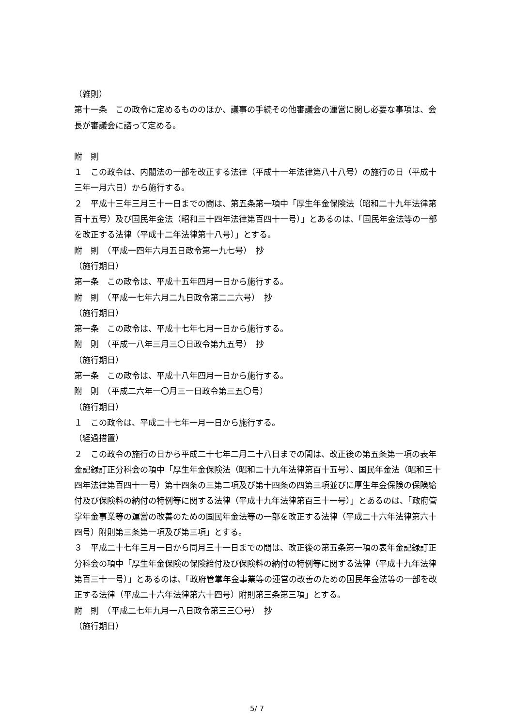（雑則）
第十一条　この政令に定めるもののほか、議事の手続その他審議会の運営に関し必要な事項は、会長が審議会に諮って定める。
附　則
１　この政令は、内閣法の一部を改正する法律（平成十一年法律第八十八号）の施行の日（平成十三年一月六日）から施行する。
２　平成十三年三月三十一日までの間は、第五条第一項中「厚生年金保険法（昭和二十九年法律第百十五号）及び国民年金法（昭和三十四年法律第百四十一号）」とあるのは、「国民年金法等の一部を改正する法律（平成十二年法律第十八号）」とする。
附　則　（平成一四年六月五日政令第一九七号）　抄
（施行期日）
第一条　この政令は、平成十五年四月一日から施行する。
附　則　（平成一七年六月二九日政令第二二六号）　抄
（施行期日）
第一条　この政令は、平成十七年七月一日から施行する。
附　則　（平成一八年三月三〇日政令第九五号）　抄
（施行期日）
第一条　この政令は、平成十八年四月一日から施行する。
附　則　（平成二六年一〇月三一日政令第三五〇号）
（施行期日）
１　この政令は、平成二十七年一月一日から施行する。
（経過措置）
２　この政令の施行の日から平成二十七年二月二十八日までの間は、改正後の第五条第一項の表年金記録訂正分科会の項中「厚生年金保険法（昭和二十九年法律第百十五号）、国民年金法（昭和三十四年法律第百四十一号）第十四条の三第二項及び第十四条の四第三項並びに厚生年金保険の保険給付及び保険料の納付の特例等に関する法律（平成十九年法律第百三十一号）」とあるのは、「政府管掌年金事業等の運営の改善のための国民年金法等の一部を改正する法律（平成二十六年法律第六十四号）附則第三条第一項及び第三項」とする。
３　平成二十七年三月一日から同月三十一日までの間は、改正後の第五条第一項の表年金記録訂正分科会の項中「厚生年金保険の保険給付及び保険料の納付の特例等に関する法律（平成十九年法律第百三十一号）」とあるのは、「政府管掌年金事業等の運営の改善のための国民年金法等の一部を改正する法律（平成二十六年法律第六十四号）附則第三条第三項」とする。
附　則　（平成二七年九月一八日政令第三三〇号）　抄
（施行期日）
5/ 7